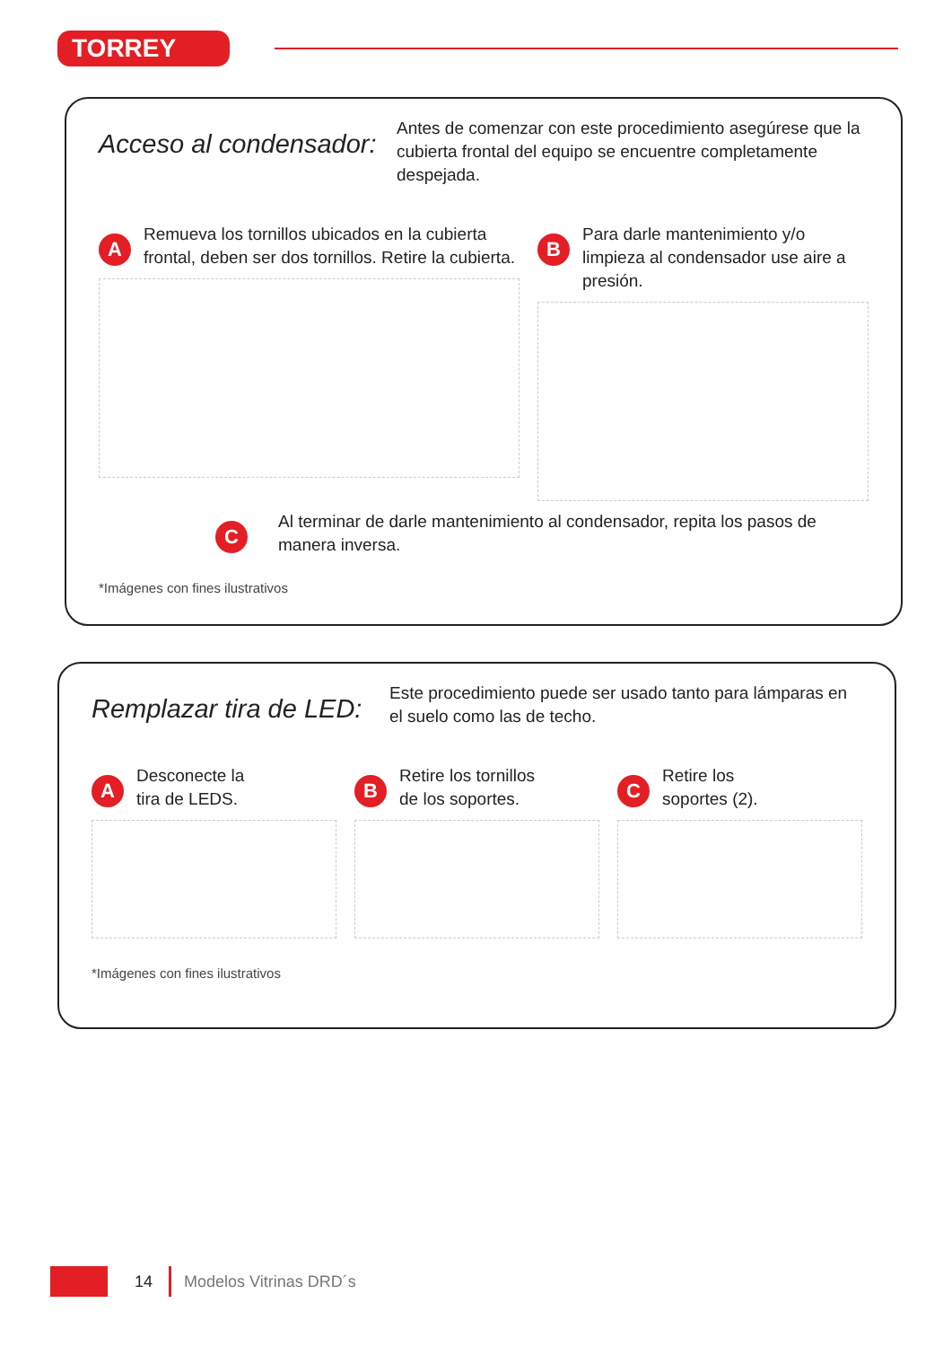TORREY
Acceso al condensador:
Antes de comenzar con este procedimiento asegúrese que la cubierta frontal del equipo se encuentre completamente despejada.
A
Remueva los tornillos ubicados en la cubierta frontal, deben ser dos tornillos. Retire la cubierta.
B
Para darle mantenimiento y/o limpieza al condensador use aire a presión.
C
Al terminar de darle mantenimiento al condensador, repita los pasos de manera inversa.
*Imágenes con fines ilustrativos
Remplazar tira de LED:
Este procedimiento puede ser usado tanto para lámparas en el suelo como las de techo.
A
Desconecte la
tira de LEDS.
B
Retire los tornillos
de los soportes.
C
Retire los
soportes (2).
*Imágenes con fines ilustrativos
14 Modelos Vitrinas DRD´s